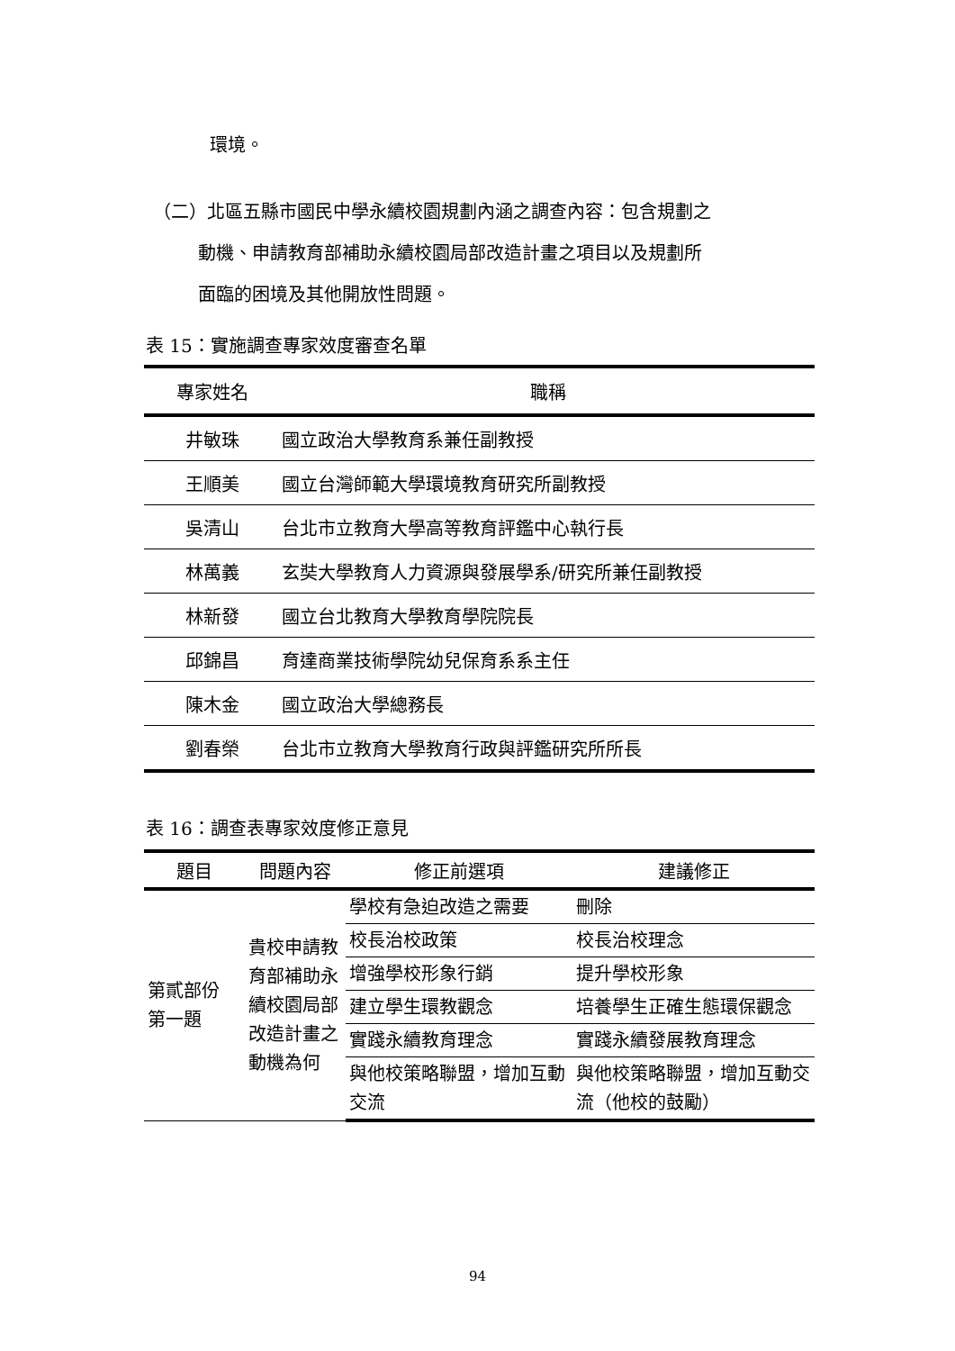環境。
（二）北區五縣市國民中學永續校園規劃內涵之調查內容：包含規劃之
   動機、申請教育部補助永續校園局部改造計畫之項目以及規劃所
   面臨的困境及其他開放性問題。
表 15：實施調查專家效度審查名單
| 專家姓名 | 職稱 |
| --- | --- |
| 井敏珠 | 國立政治大學教育系兼任副教授 |
| 王順美 | 國立台灣師範大學環境教育研究所副教授 |
| 吳清山 | 台北市立教育大學高等教育評鑑中心執行長 |
| 林萬義 | 玄奘大學教育人力資源與發展學系/研究所兼任副教授 |
| 林新發 | 國立台北教育大學教育學院院長 |
| 邱錦昌 | 育達商業技術學院幼兒保育系系主任 |
| 陳木金 | 國立政治大學總務長 |
| 劉春榮 | 台北市立教育大學教育行政與評鑑研究所所長 |
表 16：調查表專家效度修正意見
| 題目 | 問題內容 | 修正前選項 | 建議修正 |
| --- | --- | --- | --- |
| 第貳部份 第一題 | 貴校申請教育部補助永續校園局部改造計畫之動機為何 | 學校有急迫改造之需要 | 刪除 |
| | | 校長治校政策 | 校長治校理念 |
| | | 增強學校形象行銷 | 提升學校形象 |
| | | 建立學生環教觀念 | 培養學生正確生態環保觀念 |
| | | 實踐永續教育理念 | 實踐永續發展教育理念 |
| | | 與他校策略聯盟，增加互動交流 | 與他校策略聯盟，增加互動交流（他校的鼓勵） |
94